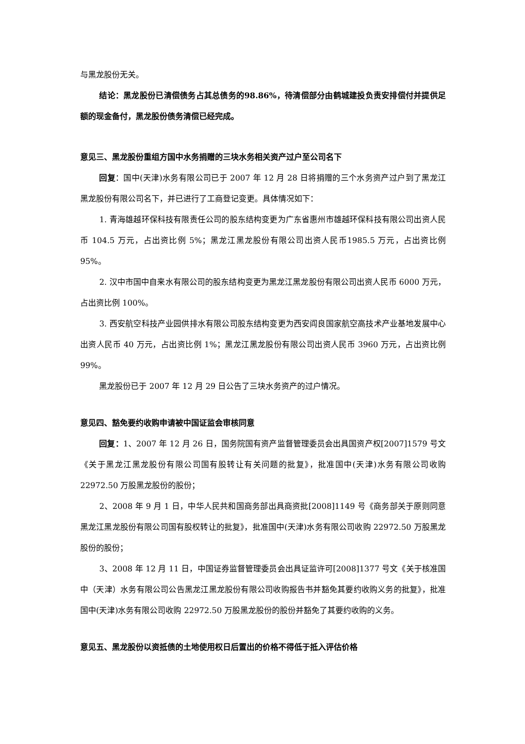与黑龙股份无关。
结论：黑龙股份已清偿债务占其总债务的98.86%，待清偿部分由鹤城建投负责安排偿付并提供足额的现金备付，黑龙股份债务清偿已经完成。
意见三、黑龙股份重组方国中水务捐赠的三块水务相关资产过户至公司名下
回复：国中(天津)水务有限公司已于 2007 年 12 月 28 日将捐赠的三个水务资产过户到了黑龙江黑龙股份有限公司名下，并已进行了工商登记变更。具体情况如下：
1. 青海雄越环保科技有限责任公司的股东结构变更为广东省惠州市雄越环保科技有限公司出资人民币 104.5 万元，占出资比例 5%；黑龙江黑龙股份有限公司出资人民币1985.5 万元，占出资比例 95%。
2. 汉中市国中自来水有限公司的股东结构变更为黑龙江黑龙股份有限公司出资人民币 6000 万元，占出资比例 100%。
3. 西安航空科技产业园供排水有限公司股东结构变更为西安阎良国家航空高技术产业基地发展中心出资人民币 40 万元，占出资比例 1%；黑龙江黑龙股份有限公司出资人民币 3960 万元，占出资比例 99%。
黑龙股份已于 2007 年 12 月 29 日公告了三块水务资产的过户情况。
意见四、豁免要约收购申请被中国证监会审核同意
回复：1、2007 年 12 月 26 日，国务院国有资产监督管理委员会出具国资产权[2007]1579 号文《关于黑龙江黑龙股份有限公司国有股转让有关问题的批复》，批准国中(天津)水务有限公司收购 22972.50 万股黑龙股份的股份；
2、2008 年 9 月 1 日，中华人民共和国商务部出具商资批[2008]1149 号《商务部关于原则同意黑龙江黑龙股份有限公司国有股权转让的批复》，批准国中(天津)水务有限公司收购 22972.50 万股黑龙股份的股份；
3、2008 年 12 月 11 日，中国证券监督管理委员会出具证监许可[2008]1377 号文《关于核准国中（天津）水务有限公司公告黑龙江黑龙股份有限公司收购报告书并豁免其要约收购义务的批复》，批准国中(天津)水务有限公司收购 22972.50 万股黑龙股份的股份并豁免了其要约收购的义务。
意见五、黑龙股份以资抵债的土地使用权日后置出的价格不得低于抵入评估价格